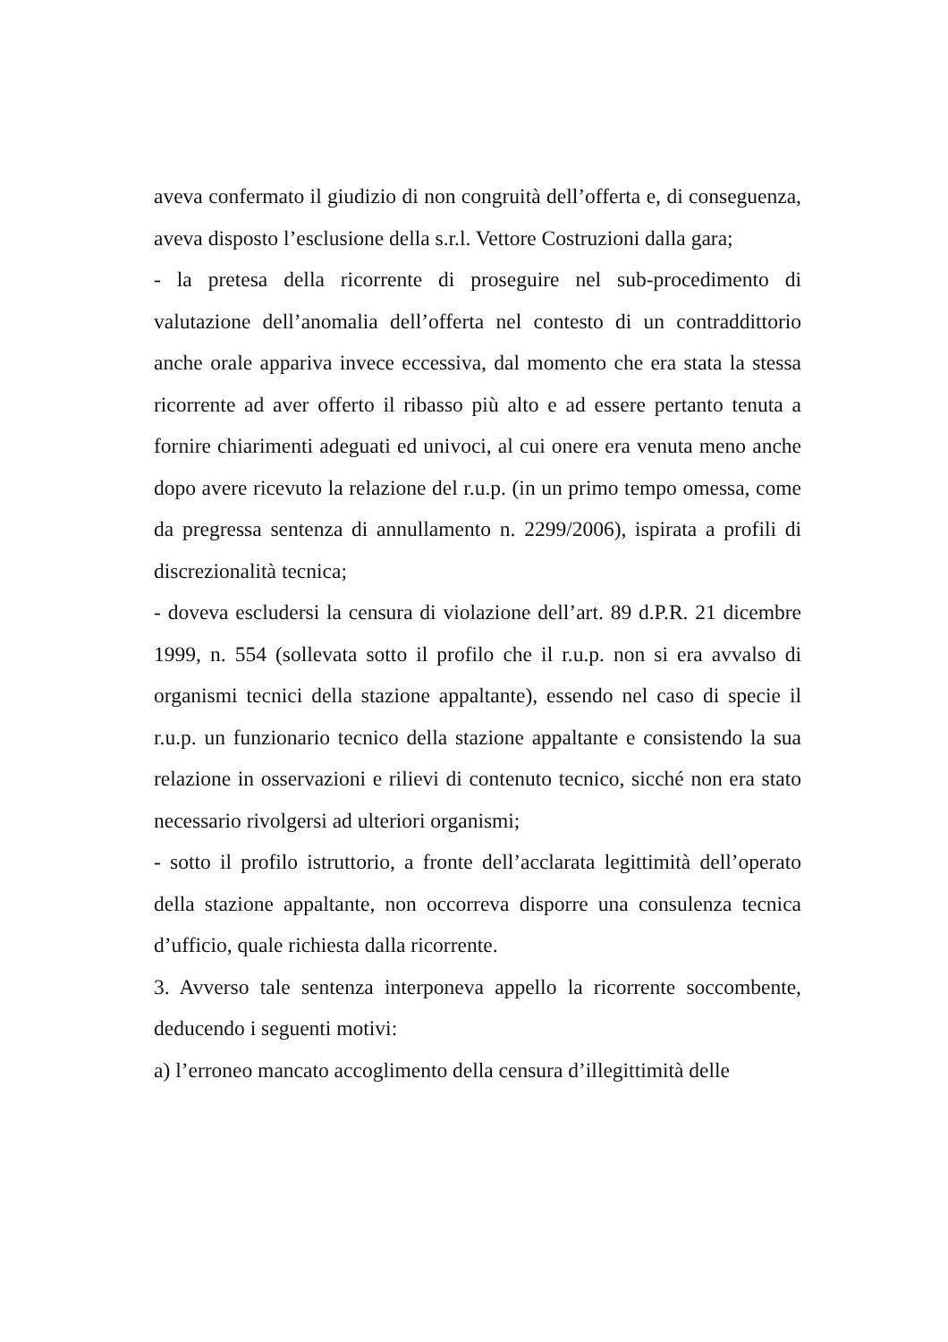aveva confermato il giudizio di non congruità dell’offerta e, di conseguenza, aveva disposto l’esclusione della s.r.l. Vettore Costruzioni dalla gara;
- la pretesa della ricorrente di proseguire nel sub-procedimento di valutazione dell’anomalia dell’offerta nel contesto di un contraddittorio anche orale appariva invece eccessiva, dal momento che era stata la stessa ricorrente ad aver offerto il ribasso più alto e ad essere pertanto tenuta a fornire chiarimenti adeguati ed univoci, al cui onere era venuta meno anche dopo avere ricevuto la relazione del r.u.p. (in un primo tempo omessa, come da pregressa sentenza di annullamento n. 2299/2006), ispirata a profili di discrezionalità tecnica;
- doveva escludersi la censura di violazione dell’art. 89 d.P.R. 21 dicembre 1999, n. 554 (sollevata sotto il profilo che il r.u.p. non si era avvalso di organismi tecnici della stazione appaltante), essendo nel caso di specie il r.u.p. un funzionario tecnico della stazione appaltante e consistendo la sua relazione in osservazioni e rilievi di contenuto tecnico, sicché non era stato necessario rivolgersi ad ulteriori organismi;
- sotto il profilo istruttorio, a fronte dell’acclarata legittimità dell’operato della stazione appaltante, non occorreva disporre una consulenza tecnica d’ufficio, quale richiesta dalla ricorrente.
3. Avverso tale sentenza interponeva appello la ricorrente soccombente, deducendo i seguenti motivi:
a) l’erroneo mancato accoglimento della censura d’illegittimità delle